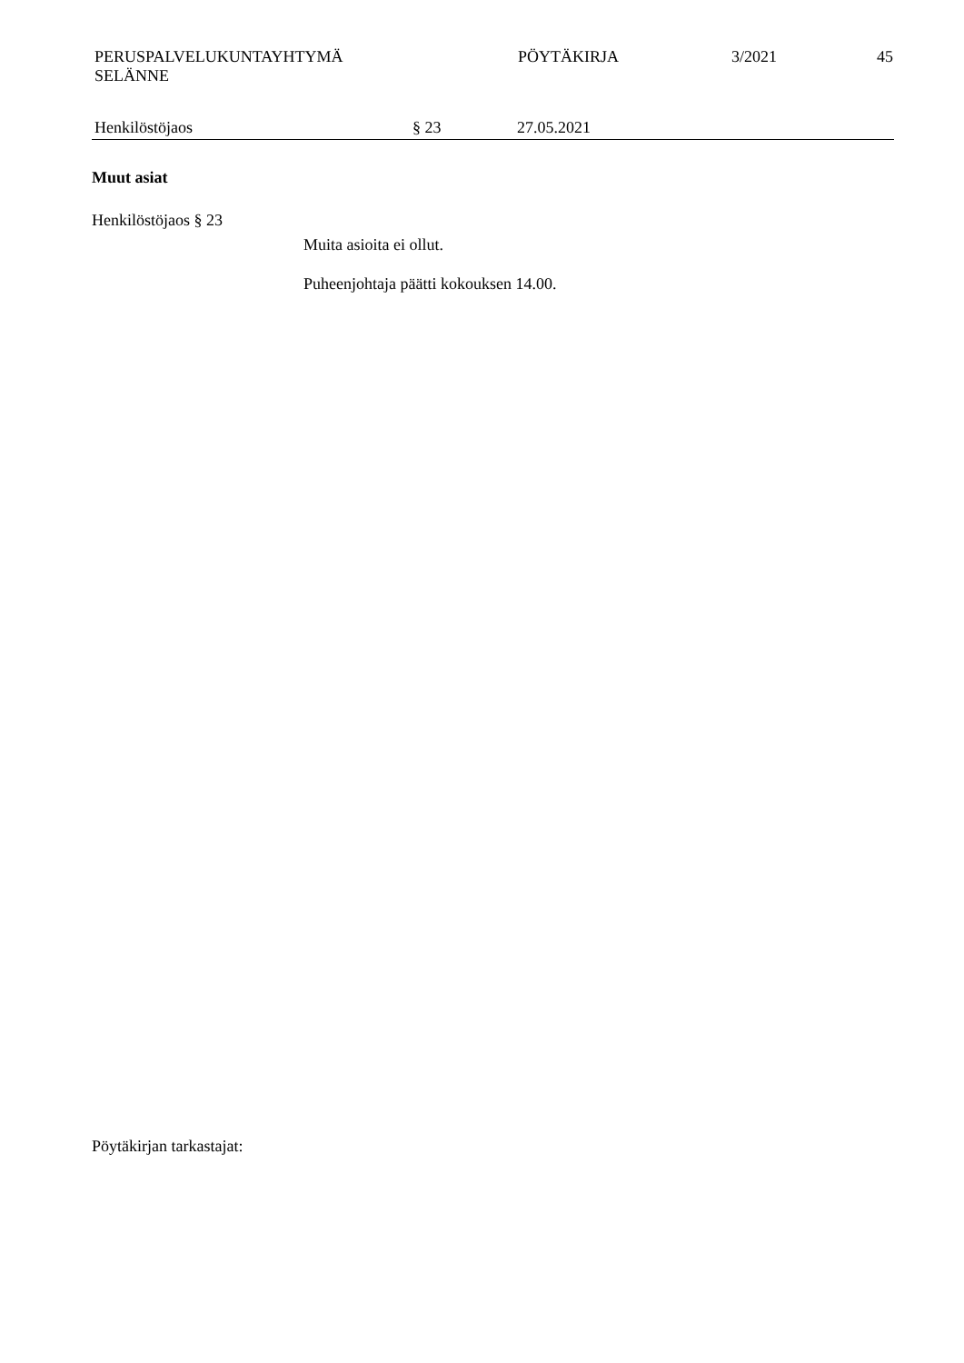PERUSPALVELUKUNTAYHTYMÄ
SELÄNNE
PÖYTÄKIRJA 3/2021 45
Henkilöstöjaos § 23 27.05.2021
Muut asiat
Henkilöstöjaos § 23
Muita asioita ei ollut.
Puheenjohtaja päätti kokouksen 14.00.
Pöytäkirjan tarkastajat: